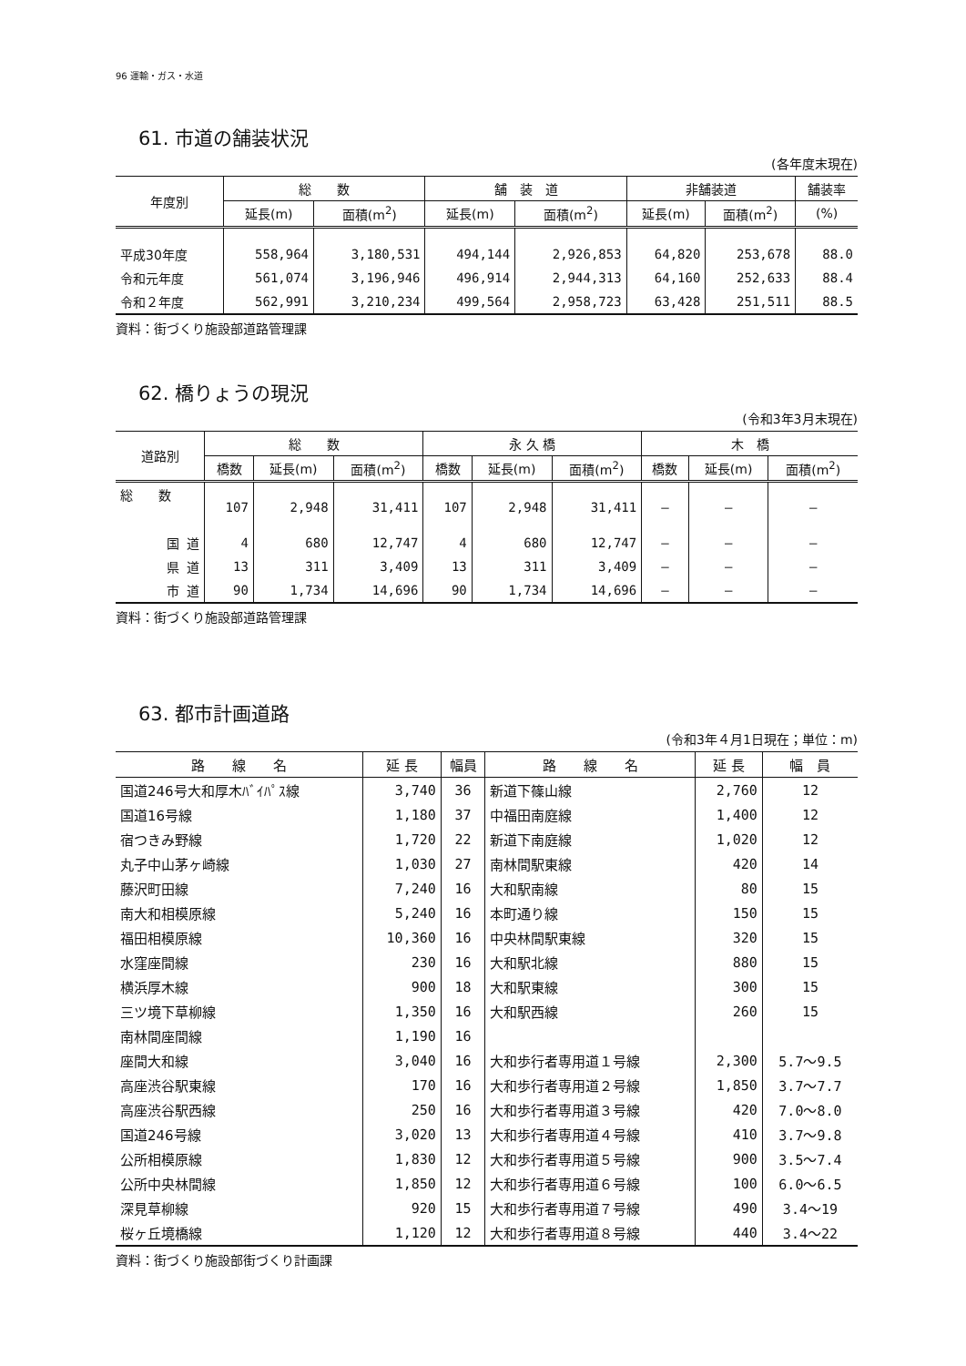96 運輸・ガス・水道
61. 市道の舗装状況
(各年度末現在)
| 年度別 | 総 数 | | 舗 装 道 | | 非舗装道 | | 舗装率 |
| --- | --- | --- | --- | --- | --- | --- | --- |
| | 延長(m) | 面積(m<sup>2</sup>) | 延長(m) | 面積(m<sup>2</sup>) | 延長(m) | 面積(m<sup>2</sup>) | (%) |
| 平成30年度 | 558,964 | 3,180,531 | 494,144 | 2,926,853 | 64,820 | 253,678 | 88.0 |
| 令和元年度 | 561,074 | 3,196,946 | 496,914 | 2,944,313 | 64,160 | 252,633 | 88.4 |
| 令和２年度 | 562,991 | 3,210,234 | 499,564 | 2,958,723 | 63,428 | 251,511 | 88.5 |
資料：街づくり施設部道路管理課
62. 橋りょうの現況
(令和3年3月末現在)
| 道路別 | 総 数 | | | 永 久 橋 | | | 木 橋 | | |
| --- | --- | --- | --- | --- | --- | --- | --- | --- | --- |
| | 橋数 | 延長(m) | 面積(m<sup>2</sup>) | 橋数 | 延長(m) | 面積(m<sup>2</sup>) | 橋数 | 延長(m) | 面積(m<sup>2</sup>) |
| 総 数 | 107 | 2,948 | 31,411 | 107 | 2,948 | 31,411 | — | — | — |
| 国 道 | 4 | 680 | 12,747 | 4 | 680 | 12,747 | — | — | — |
| 県 道 | 13 | 311 | 3,409 | 13 | 311 | 3,409 | — | — | — |
| 市 道 | 90 | 1,734 | 14,696 | 90 | 1,734 | 14,696 | — | — | — |
資料：街づくり施設部道路管理課
63. 都市計画道路
(令和3年４月1日現在；単位：m)
| 路 線 名 | 延 長 | 幅員 | 路 線 名 | 延 長 | 幅 員 |
| --- | --- | --- | --- | --- | --- |
| 国道246号大和厚木ﾊﾞｲﾊﾟｽ線 | 3,740 | 36 | 新道下篠山線 | 2,760 | 12 |
| 国道16号線 | 1,180 | 37 | 中福田南庭線 | 1,400 | 12 |
| 宿つきみ野線 | 1,720 | 22 | 新道下南庭線 | 1,020 | 12 |
| 丸子中山茅ヶ崎線 | 1,030 | 27 | 南林間駅東線 | 420 | 14 |
| 藤沢町田線 | 7,240 | 16 | 大和駅南線 | 80 | 15 |
| 南大和相模原線 | 5,240 | 16 | 本町通り線 | 150 | 15 |
| 福田相模原線 | 10,360 | 16 | 中央林間駅東線 | 320 | 15 |
| 水窪座間線 | 230 | 16 | 大和駅北線 | 880 | 15 |
| 横浜厚木線 | 900 | 18 | 大和駅東線 | 300 | 15 |
| 三ツ境下草柳線 | 1,350 | 16 | 大和駅西線 | 260 | 15 |
| 南林間座間線 | 1,190 | 16 | | | |
| 座間大和線 | 3,040 | 16 | 大和歩行者専用道１号線 | 2,300 | 5.7～9.5 |
| 高座渋谷駅東線 | 170 | 16 | 大和歩行者専用道２号線 | 1,850 | 3.7～7.7 |
| 高座渋谷駅西線 | 250 | 16 | 大和歩行者専用道３号線 | 420 | 7.0～8.0 |
| 国道246号線 | 3,020 | 13 | 大和歩行者専用道４号線 | 410 | 3.7～9.8 |
| 公所相模原線 | 1,830 | 12 | 大和歩行者専用道５号線 | 900 | 3.5～7.4 |
| 公所中央林間線 | 1,850 | 12 | 大和歩行者専用道６号線 | 100 | 6.0～6.5 |
| 深見草柳線 | 920 | 15 | 大和歩行者専用道７号線 | 490 | 3.4～19 |
| 桜ヶ丘境橋線 | 1,120 | 12 | 大和歩行者専用道８号線 | 440 | 3.4～22 |
資料：街づくり施設部街づくり計画課